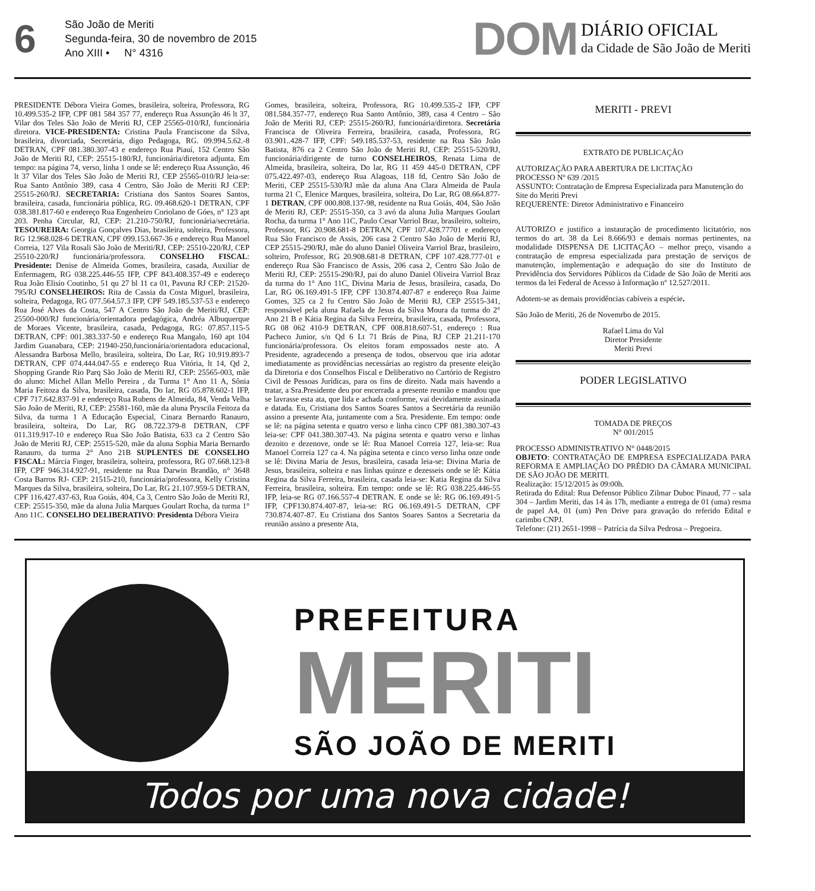6
São João de Meriti
Segunda-feira, 30 de novembro de 2015
Ano XIII • N° 4316
DOM DIÁRIO OFICIAL
da Cidade de São João de Meriti
PRESIDENTE Débora Vieira Gomes, brasileira, solteira, Professora, RG 10.499.535-2 IFP, CPF 081 584 357 77, endereço Rua Assunção 46 lt 37, Vilar dos Teles São João de Meriti RJ, CEP 25565-010/RJ, funcionária diretora. VICE-PRESIDENTA: Cristina Paula Franciscone da Silva, brasileira, divorciada, Secretária, digo Pedagoga, RG. 09.994.5.62.-8 DETRAN, CPF 081.380.307-43 e endereço Rua Piauí, 152 Centro São João de Meriti RJ, CEP: 25515-180/RJ, funcionária/diretora adjunta. Em tempo: na página 74, verso, linha 1 onde se lê: endereço Rua Assunção, 46 lt 37 Vilar dos Teles São João de Meriti RJ, CEP 25565-010/RJ leia-se: Rua Santo Antônio 389, casa 4 Centro, São João de Meriti RJ CEP: 25515-260/RJ. SECRETARIA: Cristiana dos Santos Soares Santos, brasileira, casada, funcionária pública, RG. 09.468.620-1 DETRAN, CPF 038.381.817-60 e endereço Rua Engenheiro Coriolano de Góes, n° 123 apt 203. Penha Circular, RJ, CEP: 21.210-750/RJ, funcionária/secretária. TESOUREIRA: Georgia Gonçalves Dias, brasileira, solteira, Professora, RG 12.968.028-6 DETRAN, CPF 099.153.667-36 e endereço Rua Manoel Correia, 127 Vila Rosali São João de Meriti/RJ, CEP: 25510-220/RJ, CEP 25510-220/RJ funcionária/professora. CONSELHO FISCAL: Presidente: Denise de Almeida Gomes, brasileira, casada, Auxiliar de Enfermagem, RG 038.225.446-55 IFP, CPF 843.408.357-49 e endereço Rua João Elisio Coutinho, 51 qu 27 bl 11 ca 01, Pavuna RJ CEP: 21520-795/RJ CONSELHEIROS: Rita de Cassia da Costa Miguel, brasileira, solteira, Pedagoga, RG 077.564.57.3 IFP, CPF 549.185.537-53 e endereço Rua José Alves da Costa, 547 A Centro São João de Meriti/RJ, CEP: 25500-000/RJ funcionária/orientadora pedagógica, Andréa Albuquerque de Moraes Vicente, brasileira, casada, Pedagoga, RG: 07.857.115-5 DETRAN, CPF: 001.383.337-50 e endereço Rua Mangalo, 160 apt 104 Jardim Guanabara, CEP: 21940-250,funcionária/orientadora educacional, Alessandra Barbosa Mello, brasileira, solteira, Do Lar, RG 10.919.893-7 DETRAN, CPF 074.444.047-55 e endereço Rua Vitória, lt 14, Qd 2, Shopping Grande Rio Parq São João de Meriti RJ, CEP: 25565-003, mãe do aluno: Michel Allan Mello Pereira , da Turma 1° Ano 11 A, Sônia Maria Feitoza da Silva, brasileira, casada, Do lar, RG 05.878.602-1 IFP, CPF 717.642.837-91 e endereço Rua Rubens de Almeida, 84, Venda Velha São João de Meriti, RJ, CEP: 25581-160, mãe da aluna Pryscila Feitoza da Silva, da turma 1 A Educação Especial, Cinara Bernardo Ranauro, brasileira, solteira, Do Lar, RG 08.722.379-8 DETRAN, CPF 011.319.917-10 e endereço Rua São João Batista, 633 ca 2 Centro São João de Meriti RJ, CEP: 25515-520, mãe da aluna Sophia Maria Bernardo Ranauro, da turma 2° Ano 21B SUPLENTES DE CONSELHO FISCAL: Márcia Finger, brasileira, solteira, professora, RG 07.668.123-8 IFP, CPF 946.314.927-91, residente na Rua Darwin Brandão, n° 3648 Costa Barros RJ- CEP: 21515-210, funcionária/professora, Kelly Cristina Marques da Silva, brasileira, solteira, Do Lar, RG 21.107.959-5 DETRAN, CPF 116.427.437-63, Rua Goiás, 404, Ca 3, Centro São João de Meriti RJ, CEP: 25515-350, mãe da aluna Julia Marques Goulart Rocha, da turma 1° Ano 11C. CONSELHO DELIBERATIVO: Presidenta Débora Vieira
Gomes, brasileira, solteira, Professora, RG 10.499.535-2 IFP, CPF 081.584.357-77, endereço Rua Santo Antônio, 389, casa 4 Centro – São João de Meriti RJ, CEP: 25515-260/RJ, funcionária/diretora. Secretária Francisca de Oliveira Ferreira, brasileira, casada, Professora, RG 03.901..428-7 IFP, CPF: 549.185.537-53, residente na Rua São João Batista, 876 ca 2 Centro São João de Meriti RJ, CEP: 25515-520/RJ, funcionária/dirigente de turno CONSELHEIROS, Renata Lima de Almeida, brasileira, solteira, Do lar, RG 11 459 445-0 DETRAN, CPF 075.422.497-03, endereço Rua Alagoas, 118 fd, Centro São João de Meriti, CEP 25515-530/RJ mãe da aluna Ana Clara Almeida de Paula turma 21 C, Elenice Marques, brasileira, solteira, Do Lar, RG 08.664.877-1 DETRAN, CPF 000.808.137-98, residente na Rua Goiás, 404, São João de Meriti RJ, CEP: 25515-350, ca 3 avó da aluna Julia Marques Goulart Rocha, da turma 1° Ano 11C, Paulo Cesar Varriol Braz, brasileiro, solteiro, Professor, RG 20.908.681-8 DETRAN, CPF 107.428.77701 e endereço Rua São Francisco de Assis, 206 casa 2 Centro São João de Meriti RJ, CEP 25515-290/RJ, mãe do aluno Daniel Oliveira Varriol Braz, brasileiro, solteiro, Professor, RG 20.908.681-8 DETRAN, CPF 107.428.777-01 e endereço Rua São Francisco de Assis, 206 casa 2, Centro São João de Meriti RJ, CEP: 25515-290/RJ, pai do aluno Daniel Oliveira Varriol Braz da turma do 1° Ano 11C, Divina Maria de Jesus, brasileira, casada, Do Lar, RG 06.169.491-5 IFP, CPF 130.874.407-87 e endereço Rua Jaime Gomes, 325 ca 2 fu Centro São João de Meriti RJ, CEP 25515-341, responsável pela aluna Rafaela de Jesus da Silva Moura da turma do 2° Ano 21 B e Kátia Regina da Silva Ferreira, brasileira, casada, Professora, RG 08 062 410-9 DETRAN, CPF 008.818.607-51, endereço : Rua Pacheco Junior, s/n Qd 6 Lt 71 Brás de Pina, RJ CEP 21.211-170 funcionária/professora. Os eleitos foram empossados neste ato. A Presidente, agradecendo a presença de todos, observou que iria adotar imediatamente as providências necessárias ao registro da presente eleição da Diretoria e dos Conselhos Fiscal e Deliberativo no Cartório de Registro Civil de Pessoas Jurídicas, para os fins de direito. Nada mais havendo a tratar, a Sra.Presidente deu por encerrada a presente reunião e mandou que se lavrasse esta ata, que lida e achada conforme, vai devidamente assinada e datada. Eu, Cristiana dos Santos Soares Santos a Secretária da reunião assino a presente Ata, juntamente com a Sra. Presidente. Em tempo: onde se lê: na página setenta e quatro verso e linha cinco CPF 081.380.307-43 leia-se: CPF 041.380.307-43. Na página setenta e quatro verso e linhas dezoito e dezenove, onde se lê: Rua Manoel Correia 127, leia-se: Rua Manoel Correia 127 ca 4. Na página setenta e cinco verso linha onze onde se lê: Divina Maria de Jesus, brasileira, casada leia-se: Divina Maria de Jesus, brasileira, solteira e nas linhas quinze e dezesseis onde se lê: Kátia Regina da Silva Ferreira, brasileira, casada leia-se: Katia Regina da Silva Ferreira, brasileira, solteira. Em tempo: onde se lê: RG 038.225.446-55 IFP, leia-se RG 07.166.557-4 DETRAN. E onde se lê: RG 06.169.491-5 IFP, CPF130.874.407-87, leia-se: RG 06.169.491-5 DETRAN, CPF 730.874.407-87. Eu Cristiana dos Santos Soares Santos a Secretaria da reunião assino a presente Ata,
MERITI - PREVI
EXTRATO DE PUBLICAÇÃO
AUTORIZAÇÃO PARA ABERTURA DE LICITAÇÃO
PROCESSO Nº 639 /2015
ASSUNTO: Contratação de Empresa Especializada para Manutenção do Site do Meriti Previ
REQUERENTE: Diretor Administrativo e Financeiro
AUTORIZO e justifico a instauração de procedimento licitatório, nos termos do art. 38 da Lei 8.666/93 e demais normas pertinentes, na modalidade DISPENSA DE LICITAÇÃO – melhor preço, visando a contratação de empresa especializada para prestação de serviços de manutenção, implementação e adequação do site do Instituto de Previdência dos Servidores Públicos da Cidade de São João de Meriti aos termos da lei Federal de Acesso à Informação nº 12.527/2011.
Adotem-se as demais providências cabíveis a espécie.
São João de Meriti, 26 de Novemrbo de 2015.
Rafael Lima do Val
Diretor Presidente
Meriti Previ
PODER LEGISLATIVO
TOMADA DE PREÇOS
N° 001/2015
PROCESSO ADMINISTRATIVO N° 0448/2015
OBJETO: CONTRATAÇÃO DE EMPRESA ESPECIALIZADA PARA REFORMA E AMPLIAÇÃO DO PRÉDIO DA CÂMARA MUNICIPAL DE SÃO JOÃO DE MERITI.
Realização: 15/12/2015 às 09:00h.
Retirada do Edital: Rua Defensor Público Zilmar Duboc Pinaud, 77 – sala 304 – Jardim Meriti, das 14 às 17h, mediante a entrega de 01 (uma) resma de papel A4, 01 (um) Pen Drive para gravação do referido Edital e carimbo CNPJ.
Telefone: (21) 2651-1998 – Patrícia da Silva Pedrosa – Pregoeira.
PREFEITURA
MERITI
SÃO JOÃO DE MERITI
Todos por uma nova cidade!